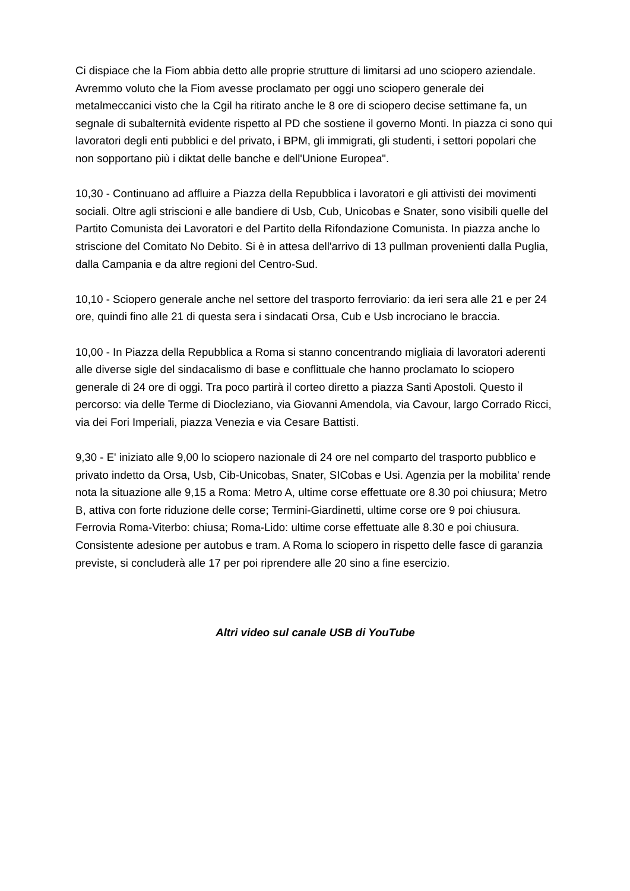Ci dispiace che la Fiom abbia detto alle proprie strutture di limitarsi ad uno sciopero aziendale. Avremmo voluto che la Fiom avesse proclamato per oggi uno sciopero generale dei metalmeccanici visto che la Cgil ha ritirato anche le 8 ore di sciopero decise settimane fa, un segnale di subalternità evidente rispetto al PD che sostiene il governo Monti. In piazza ci sono qui lavoratori degli enti pubblici e del privato, i BPM, gli immigrati, gli studenti, i settori popolari che non sopportano più i diktat delle banche e dell'Unione Europea".
10,30 - Continuano ad affluire a Piazza della Repubblica i lavoratori e gli attivisti dei movimenti sociali. Oltre agli striscioni e alle bandiere di Usb, Cub, Unicobas e Snater, sono visibili quelle del Partito Comunista dei Lavoratori e del Partito della Rifondazione Comunista. In piazza anche lo striscione del Comitato No Debito. Si è in attesa dell'arrivo di 13 pullman provenienti dalla Puglia, dalla Campania e da altre regioni del Centro-Sud.
10,10 - Sciopero generale anche nel settore del trasporto ferroviario: da ieri sera alle 21 e per 24 ore, quindi fino alle 21 di questa sera i sindacati Orsa, Cub e Usb incrociano le braccia.
10,00 - In Piazza della Repubblica a Roma si stanno concentrando migliaia di lavoratori aderenti alle diverse sigle del sindacalismo di base e conflittuale che hanno proclamato lo sciopero generale di 24 ore di oggi. Tra poco partirà il corteo diretto a piazza Santi Apostoli. Questo il percorso: via delle Terme di Diocleziano, via Giovanni Amendola, via Cavour, largo Corrado Ricci, via dei Fori Imperiali, piazza Venezia e via Cesare Battisti.
9,30 - E' iniziato alle 9,00 lo sciopero nazionale di 24 ore nel comparto del trasporto pubblico e privato indetto da Orsa, Usb, Cib-Unicobas, Snater, SICobas e Usi. Agenzia per la mobilita' rende nota la situazione alle 9,15 a Roma: Metro A, ultime corse effettuate ore 8.30 poi chiusura; Metro B, attiva con forte riduzione delle corse; Termini-Giardinetti, ultime corse ore 9 poi chiusura. Ferrovia Roma-Viterbo: chiusa; Roma-Lido: ultime corse effettuate alle 8.30 e poi chiusura. Consistente adesione per autobus e tram. A Roma lo sciopero in rispetto delle fasce di garanzia previste, si concluderà alle 17 per poi riprendere alle 20 sino a fine esercizio.
Altri video sul canale USB di YouTube